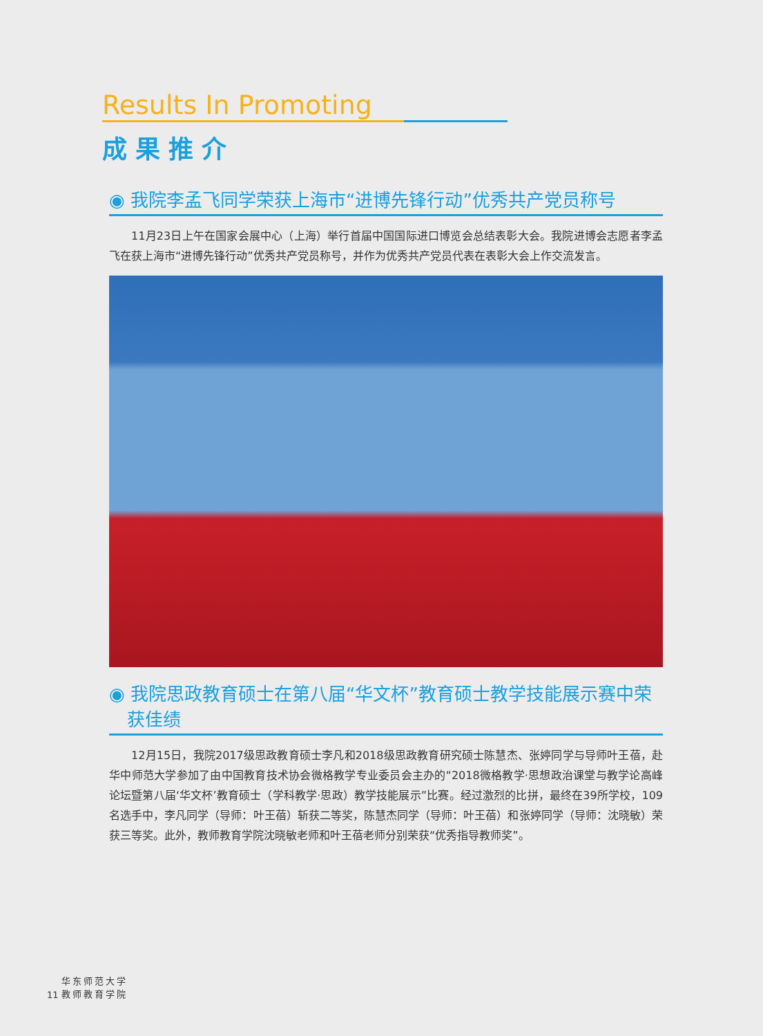Results In Promoting
成果推介
◉ 我院李孟飞同学荣获上海市“进博先锋行动”优秀共产党员称号
11月23日上午在国家会展中心（上海）举行首届中国国际进口博览会总结表彰大会。我院进博会志愿者李孟飞在获上海市“进博先锋行动”优秀共产党员称号，并作为优秀共产党员代表在表彰大会上作交流发言。
◉ 我院思政教育硕士在第八届“华文杯”教育硕士教学技能展示赛中荣获佳绩
12月15日，我院2017级思政教育硕士李凡和2018级思政教育研究硕士陈慧杰、张婷同学与导师叶王蓓，赴华中师范大学参加了由中国教育技术协会微格教学专业委员会主办的“2018微格教学·思想政治课堂与教学论高峰论坛暨第八届‘华文杯’教育硕士（学科教学·思政）教学技能展示”比赛。经过激烈的比拼，最终在39所学校，109名选手中，李凡同学（导师：叶王蓓）斩获二等奖，陈慧杰同学（导师：叶王蓓）和张婷同学（导师：沈晓敏）荣获三等奖。此外，教师教育学院沈晓敏老师和叶王蓓老师分别荣获“优秀指导教师奖”。
11 华东师范大学
教师教育学院